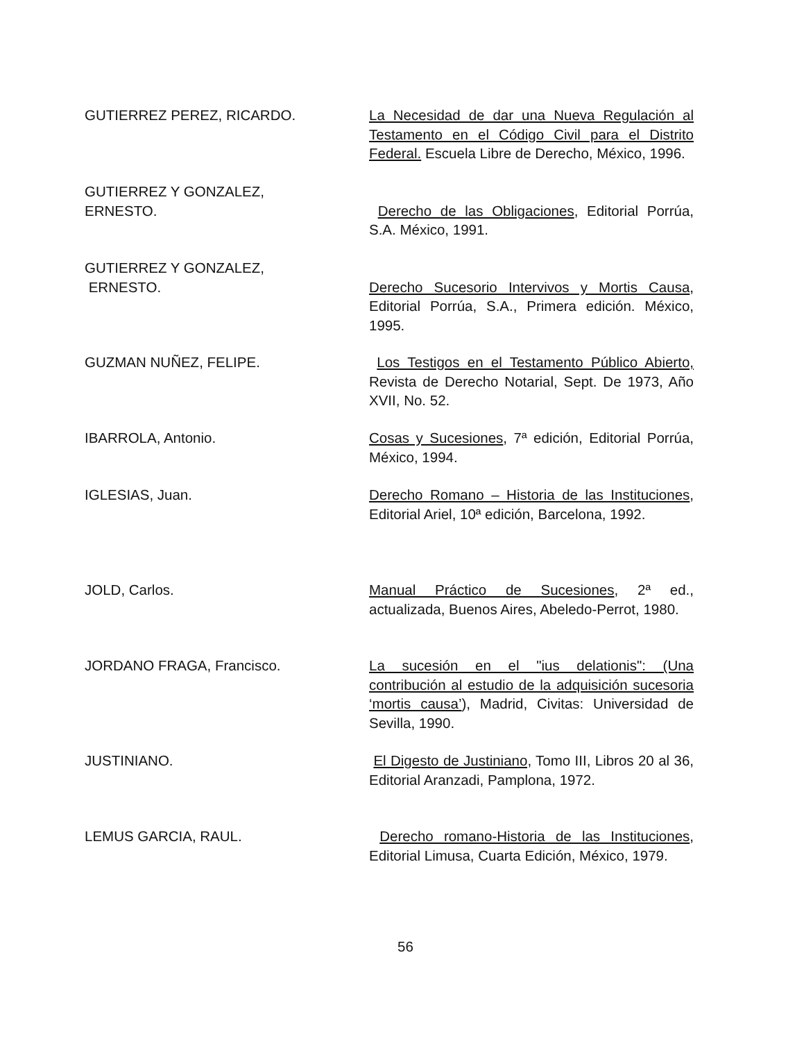GUTIERREZ PEREZ, RICARDO. La Necesidad de dar una Nueva Regulación al Testamento en el Código Civil para el Distrito Federal. Escuela Libre de Derecho, México, 1996.
GUTIERREZ Y GONZALEZ,
ERNESTO.
Derecho de las Obligaciones, Editorial Porrúa, S.A. México, 1991.
GUTIERREZ Y GONZALEZ,
ERNESTO.
Derecho Sucesorio Intervivos y Mortis Causa, Editorial Porrúa, S.A., Primera edición. México, 1995.
GUZMAN NUÑEZ, FELIPE. Los Testigos en el Testamento Público Abierto, Revista de Derecho Notarial, Sept. De 1973, Año XVII, No. 52.
IBARROLA, Antonio. Cosas y Sucesiones, 7ª edición, Editorial Porrúa, México, 1994.
IGLESIAS, Juan. Derecho Romano – Historia de las Instituciones, Editorial Ariel, 10ª edición, Barcelona, 1992.
JOLD, Carlos. Manual Práctico de Sucesiones, 2ª ed., actualizada, Buenos Aires, Abeledo-Perrot, 1980.
JORDANO FRAGA, Francisco. La sucesión en el "ius delationis": (Una contribución al estudio de la adquisición sucesoria ‘mortis causa’), Madrid, Civitas: Universidad de Sevilla, 1990.
JUSTINIANO. El Digesto de Justiniano, Tomo III, Libros 20 al 36, Editorial Aranzadi, Pamplona, 1972.
LEMUS GARCIA, RAUL. Derecho romano-Historia de las Instituciones, Editorial Limusa, Cuarta Edición, México, 1979.
56